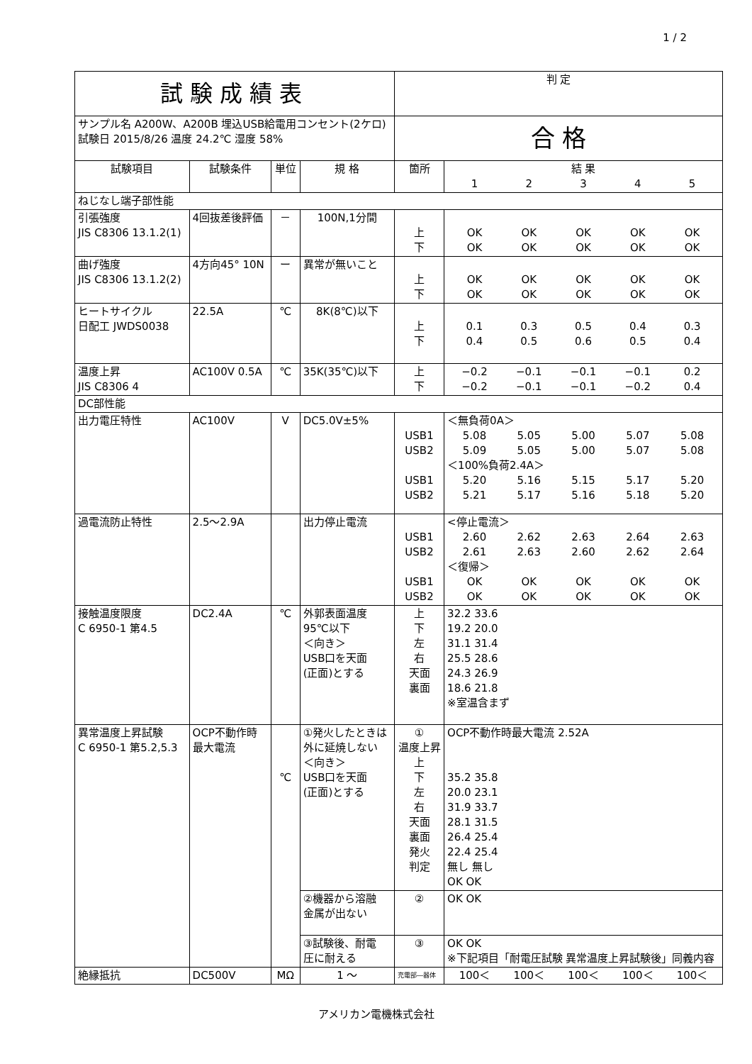1 / 2
| 試験成績表 | | | | 判 定 | |
| サンプル名 A200W、A200B 埋込USB給電用コンセント(2ケロ) 試験日 2015/8/26 温度 24.2℃ 湿度 58% | | | | 合 格 | |
| 試験項目 | 試験条件 | 単位 | 規 格 | 箇所 | 結 果 1 2 3 4 5 |
| ねじなし端子部性能 | | | | | |
| 引張強度 JIS C8306 13.1.2(1) | 4回抜差後評価 | － | 100N,1分間 | 上 下 | OK OK OK OK OK OK OK OK OK OK |
| 曲げ強度 JIS C8306 13.1.2(2) | 4方向45° 10N | ー | 異常が無いこと | 上 下 | OK OK OK OK OK OK OK OK OK OK |
| ヒートサイクル 日配工 JWDS0038 | 22.5A | ℃ | 8K(8℃)以下 | 上 下 | 0.1 0.3 0.5 0.4 0.3 0.4 0.5 0.6 0.5 0.4 |
| 温度上昇 JIS C8306 4 | AC100V 0.5A | ℃ | 35K(35℃)以下 | 上 下 | −0.2 −0.1 −0.1 −0.1 0.2 −0.2 −0.1 −0.1 −0.2 0.4 |
| DC部性能 | | | | | |
| 出力電圧特性 | AC100V | V | DC5.0V±5% | USB1 USB2 USB1 USB2 | ＜無負荷0A＞ 5.08 5.05 5.00 5.07 5.08 5.09 5.05 5.00 5.07 5.08 ＜100%負荷2.4A＞ 5.20 5.16 5.15 5.17 5.20 5.21 5.17 5.16 5.18 5.20 |
| 過電流防止特性 | 2.5～2.9A | | 出力停止電流 | USB1 USB2 USB1 USB2 | <停止電流＞ 2.60 2.62 2.63 2.64 2.63 2.61 2.63 2.60 2.62 2.64 ＜復帰＞ OK OK OK OK OK OK OK OK OK OK |
| 接触温度限度 C 6950-1 第4.5 | DC2.4A | ℃ | 外郭表面温度 95℃以下 ＜向き＞ USB口を天面 (正面)とする | 上 下 左 右 天面 裏面 | 32.2 33.6 19.2 20.0 31.1 31.4 25.5 28.6 24.3 26.9 18.6 21.8 ※室温含まず |
| 異常温度上昇試験 C 6950-1 第5.2,5.3 | OCP不動作時 最大電流 | ℃ | ①発火したときは 外に延焼しない ＜向き＞ USB口を天面 (正面)とする | ① 温度上昇 上 下 左 右 天面 裏面 発火 判定 | OCP不動作時最大電流 2.52A 35.2 35.8 20.0 23.1 31.9 33.7 28.1 31.5 26.4 25.4 22.4 25.4 無し 無し OK OK |
| | | | ②機器から溶融 金属が出ない | ② | OK OK |
| | | | ③試験後、耐電 圧に耐える | ③ | OK OK ※下記項目「耐電圧試験 異常温度上昇試験後」同義内容 |
| 絶縁抵抗 | DC500V | MΩ | 1 ～ | 充電部―器体 | 100＜ 100＜ 100＜ 100＜ 100＜ |
アメリカン電機株式会社